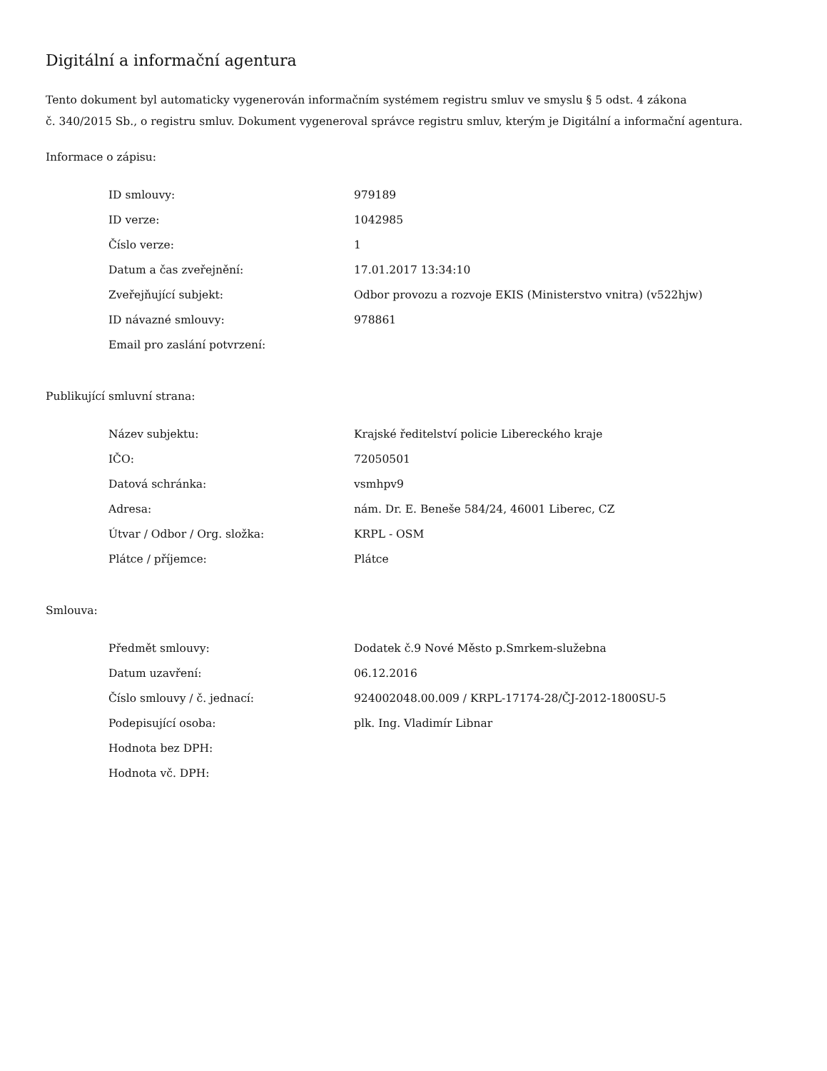Digitální a informační agentura
Tento dokument byl automaticky vygenerován informačním systémem registru smluv ve smyslu § 5 odst. 4 zákona
č. 340/2015 Sb., o registru smluv. Dokument vygeneroval správce registru smluv, kterým je Digitální a informační agentura.
Informace o zápisu:
| ID smlouvy: | 979189 |
| ID verze: | 1042985 |
| Číslo verze: | 1 |
| Datum a čas zveřejnění: | 17.01.2017 13:34:10 |
| Zveřejňující subjekt: | Odbor provozu a rozvoje EKIS (Ministerstvo vnitra) (v522hjw) |
| ID návazné smlouvy: | 978861 |
| Email pro zaslání potvrzení: | |
Publikující smluvní strana:
| Název subjektu: | Krajské ředitelství policie Libereckého kraje |
| IČO: | 72050501 |
| Datová schránka: | vsmhpv9 |
| Adresa: | nám. Dr. E. Beneše 584/24, 46001 Liberec, CZ |
| Útvar / Odbor / Org. složka: | KRPL - OSM |
| Plátce / příjemce: | Plátce |
Smlouva:
| Předmět smlouvy: | Dodatek č.9 Nové Město p.Smrkem-služebna |
| Datum uzavření: | 06.12.2016 |
| Číslo smlouvy / č. jednací: | 924002048.00.009 / KRPL-17174-28/ČJ-2012-1800SU-5 |
| Podepisující osoba: | plk. Ing. Vladimír Libnar |
| Hodnota bez DPH: | |
| Hodnota vč. DPH: | |